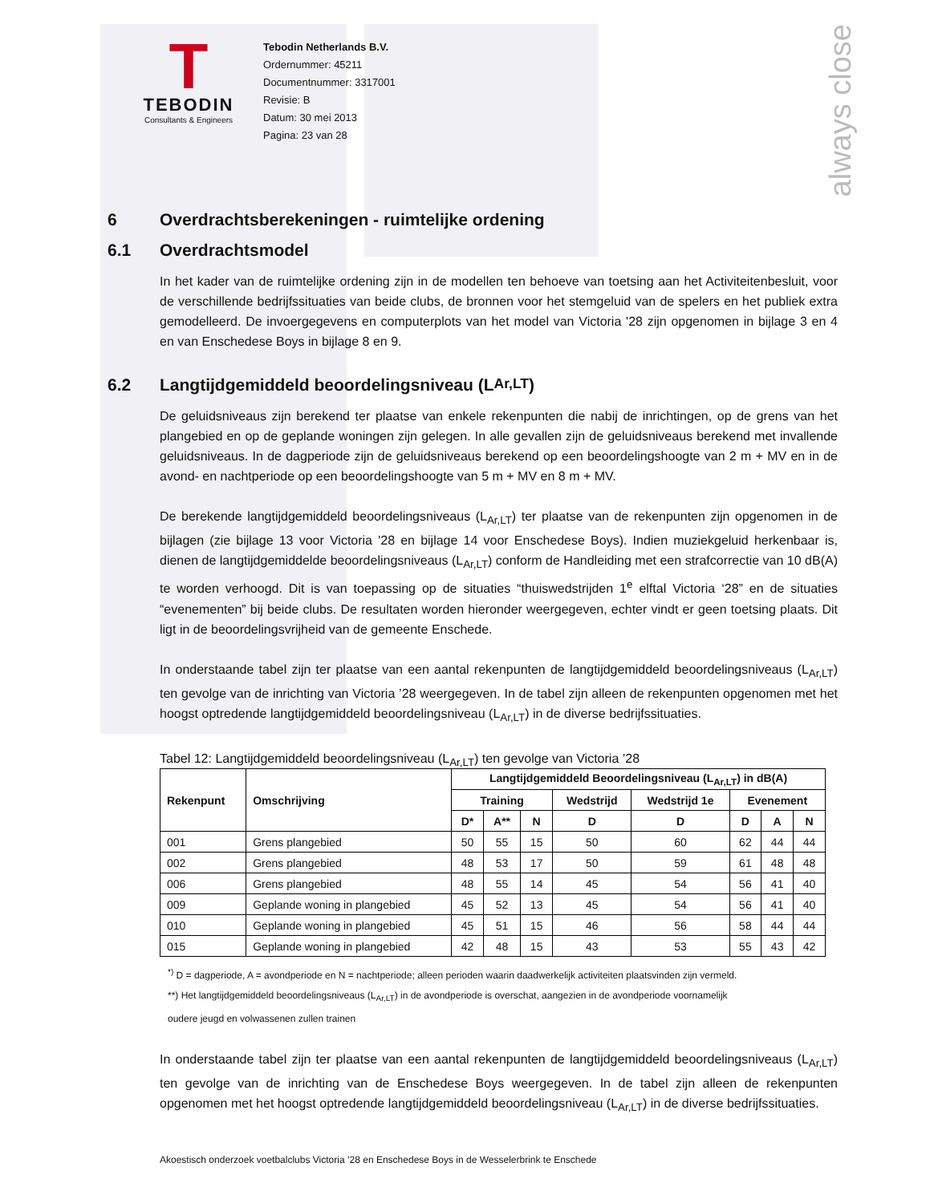always close
T
TEBODIN
Consultants & Engineers
Tebodin Netherlands B.V.
Ordernummer: 45211
Documentnummer: 3317001
Revisie: B
Datum: 30 mei 2013
Pagina: 23 van 28
6 Overdrachtsberekeningen - ruimtelijke ordening
6.1 Overdrachtsmodel
In het kader van de ruimtelijke ordening zijn in de modellen ten behoeve van toetsing aan het Activiteitenbesluit, voor de verschillende bedrijfssituaties van beide clubs, de bronnen voor het stemgeluid van de spelers en het publiek extra gemodelleerd. De invoergegevens en computerplots van het model van Victoria '28 zijn opgenomen in bijlage 3 en 4 en van Enschedese Boys in bijlage 8 en 9.
6.2 Langtijdgemiddeld beoordelingsniveau (L<sub>Ar,LT</sub>)
De geluidsniveaus zijn berekend ter plaatse van enkele rekenpunten die nabij de inrichtingen, op de grens van het plangebied en op de geplande woningen zijn gelegen. In alle gevallen zijn de geluidsniveaus berekend met invallende geluidsniveaus. In de dagperiode zijn de geluidsniveaus berekend op een beoordelingshoogte van 2 m + MV en in de avond- en nachtperiode op een beoordelingshoogte van 5 m + MV en 8 m + MV.
De berekende langtijdgemiddeld beoordelingsniveaus (L<sub>Ar,LT</sub>) ter plaatse van de rekenpunten zijn opgenomen in de bijlagen (zie bijlage 13 voor Victoria '28 en bijlage 14 voor Enschedese Boys). Indien muziekgeluid herkenbaar is, dienen de langtijdgemiddelde beoordelingsniveaus (L<sub>Ar,LT</sub>) conform de Handleiding met een strafcorrectie van 10 dB(A) te worden verhoogd. Dit is van toepassing op de situaties “thuiswedstrijden 1<sup>e</sup> elftal Victoria ‘28” en de situaties “evenementen” bij beide clubs. De resultaten worden hieronder weergegeven, echter vindt er geen toetsing plaats. Dit ligt in de beoordelingsvrijheid van de gemeente Enschede.
In onderstaande tabel zijn ter plaatse van een aantal rekenpunten de langtijdgemiddeld beoordelingsniveaus (L<sub>Ar,LT</sub>) ten gevolge van de inrichting van Victoria ’28 weergegeven. In de tabel zijn alleen de rekenpunten opgenomen met het hoogst optredende langtijdgemiddeld beoordelingsniveau (L<sub>Ar,LT</sub>) in de diverse bedrijfssituaties.
Tabel 12: Langtijdgemiddeld beoordelingsniveau (L<sub>Ar,LT</sub>) ten gevolge van Victoria ’28
| Rekenpunt | Omschrijving | Langtijdgemiddeld Beoordelingsniveau (L<sub>Ar,LT</sub>) in dB(A) | | | | | | | |
| --- | --- | --- | --- | --- | --- | --- | --- | --- | --- |
| | | Training | | | Wedstrijd | Wedstrijd 1e | Evenement | | |
| | | D* | A** | N | D | D | D | A | N |
| 001 | Grens plangebied | 50 | 55 | 15 | 50 | 60 | 62 | 44 | 44 |
| 002 | Grens plangebied | 48 | 53 | 17 | 50 | 59 | 61 | 48 | 48 |
| 006 | Grens plangebied | 48 | 55 | 14 | 45 | 54 | 56 | 41 | 40 |
| 009 | Geplande woning in plangebied | 45 | 52 | 13 | 45 | 54 | 56 | 41 | 40 |
| 010 | Geplande woning in plangebied | 45 | 51 | 15 | 46 | 56 | 58 | 44 | 44 |
| 015 | Geplande woning in plangebied | 42 | 48 | 15 | 43 | 53 | 55 | 43 | 42 |
<sup>*)</sup> D = dagperiode, A = avondperiode en N = nachtperiode; alleen perioden waarin daadwerkelijk activiteiten plaatsvinden zijn vermeld.
**) Het langtijdgemiddeld beoordelingsniveaus (L<sub>Ar,LT</sub>) in de avondperiode is overschat, aangezien in de avondperiode voornamelijk
oudere jeugd en volwassenen zullen trainen
In onderstaande tabel zijn ter plaatse van een aantal rekenpunten de langtijdgemiddeld beoordelingsniveaus (L<sub>Ar,LT</sub>) ten gevolge van de inrichting van de Enschedese Boys weergegeven. In de tabel zijn alleen de rekenpunten opgenomen met het hoogst optredende langtijdgemiddeld beoordelingsniveau (L<sub>Ar,LT</sub>) in de diverse bedrijfssituaties.
Akoestisch onderzoek voetbalclubs Victoria ’28 en Enschedese Boys in de Wesselerbrink te Enschede